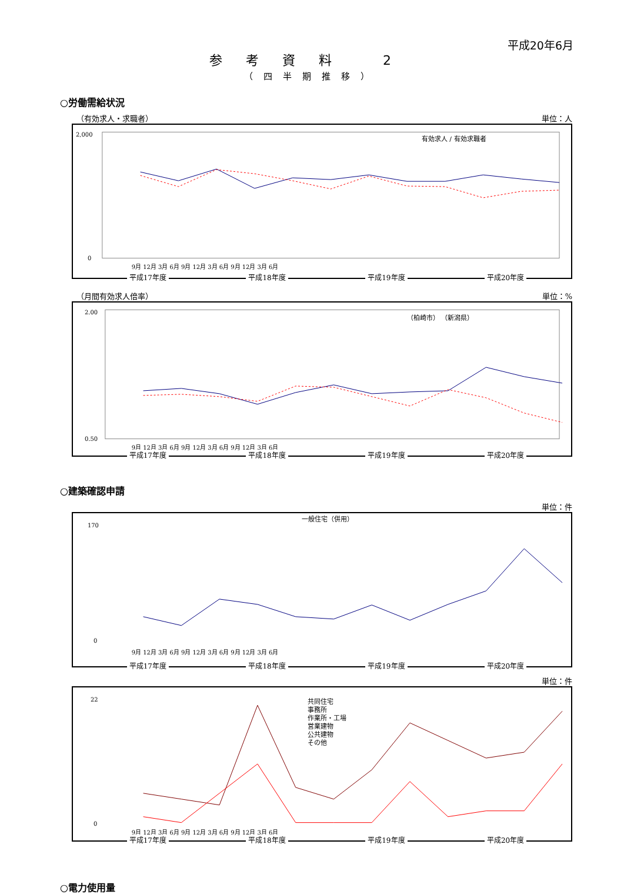平成20年6月
参考資料 2
（四半期推移）
○労働需給状況
（有効求人・求職者） 単位：人
2,000
0
有効求人 / 有効求職者
9月 12月 3月 6月 9月 12月 3月 6月 9月 12月 3月 6月
平成17年度 平成18年度 平成19年度 平成20年度
（月間有効求人倍率） 単位：%
2.00
0.50
（柏崎市） （新潟県）
9月 12月 3月 6月 9月 12月 3月 6月 9月 12月 3月 6月
平成17年度 平成18年度 平成19年度 平成20年度
○建築確認申請
単位：件
一般住宅（併用）
170
0
9月 12月 3月 6月 9月 12月 3月 6月 9月 12月 3月 6月
平成17年度 平成18年度 平成19年度 平成20年度
単位：件
共同住宅
事務所
作業所・工場
営業建物
公共建物
その他
22
0
9月 12月 3月 6月 9月 12月 3月 6月 9月 12月 3月 6月
平成17年度 平成18年度 平成19年度 平成20年度
○電力使用量